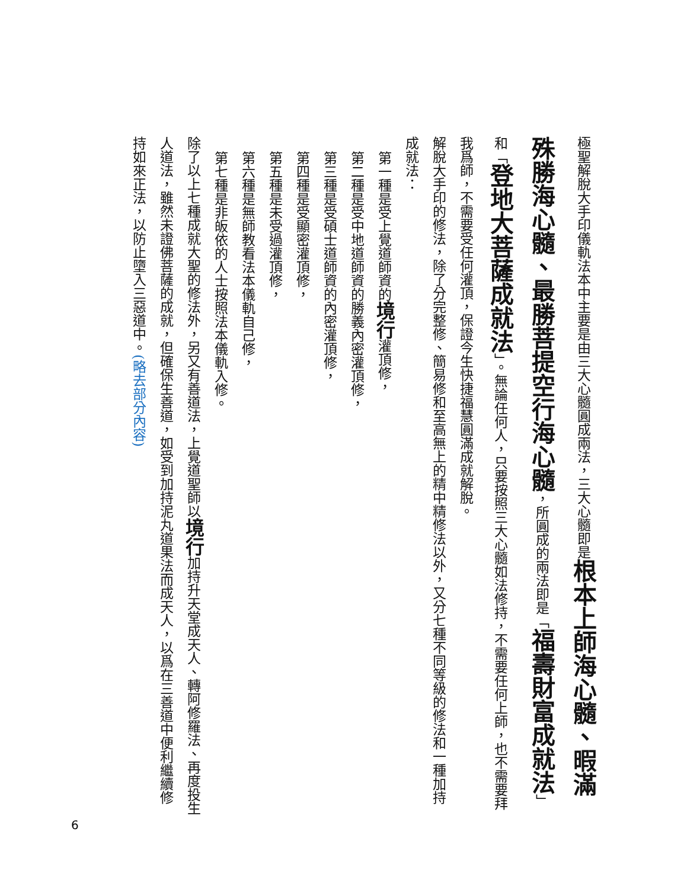極聖解脫大手印儀軌法本中主要是由三大心髓圓成兩法，三大心髓即是根本上師海心髓、暇滿殊勝海心髓、最勝菩提空行海心髓，所圓成的兩法即是「福壽財富成就法」和「登地大菩薩成就法」。無論任何人，只要按照三大心髓如法修持，不需要任何上師，也不需要拜我爲師，不需要受任何灌頂，保證今生快捷福慧圓滿成就解脫。
解脫大手印的修法，除了分完整修、簡易修和至高無上的精中精修法以外，又分七種不同等級的修法和一種加持成就法：
第一種是受上覺道師資的境行灌頂修，
第二種是受中地道師資的勝義內密灌頂修，
第三種是受碩士道師資的內密灌頂修，
第四種是受顯密灌頂修，
第五種是未受過灌頂修，
第六種是無師教看法本儀軌自己修，
第七種是非皈依的人士按照法本儀軌入修。
除了以上七種成就大聖的修法外，另又有善道法，上覺道聖師以境行加持升天堂成天人、轉阿修羅法、再度投生人道法，雖然未證佛菩薩的成就，但確保生善道，如受到加持泥丸道果法而成天人，以爲在三善道中便利繼續修持如來正法，以防止墮入三惡道中。(略去部分內容)
6